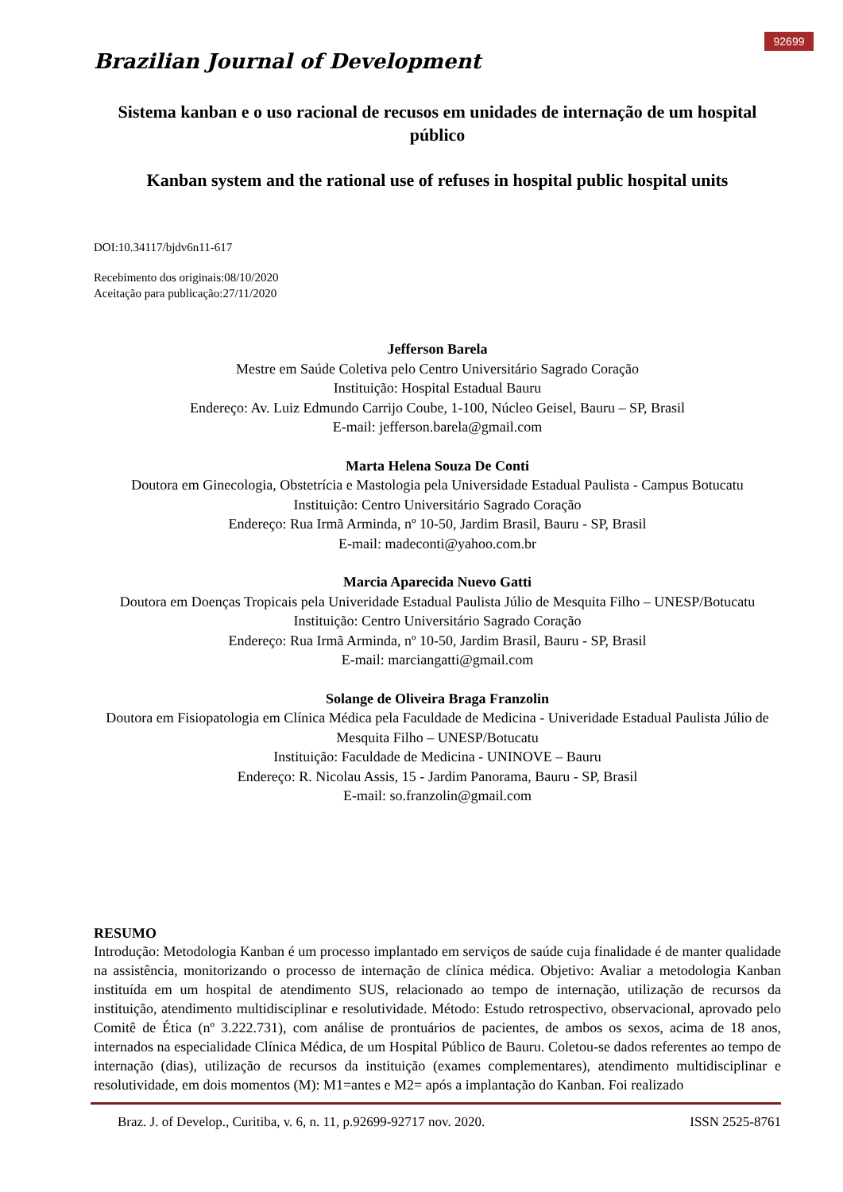92699
Brazilian Journal of Development
Sistema kanban e o uso racional de recusos em unidades de internação de um hospital público
Kanban system and the rational use of refuses in hospital public hospital units
DOI:10.34117/bjdv6n11-617
Recebimento dos originais:08/10/2020
Aceitação para publicação:27/11/2020
Jefferson Barela
Mestre em Saúde Coletiva pelo Centro Universitário Sagrado Coração
Instituição: Hospital Estadual Bauru
Endereço: Av. Luiz Edmundo Carrijo Coube, 1-100, Núcleo Geisel, Bauru – SP, Brasil
E-mail: jefferson.barela@gmail.com
Marta Helena Souza De Conti
Doutora em Ginecologia, Obstetrícia e Mastologia pela Universidade Estadual Paulista - Campus Botucatu
Instituição: Centro Universitário Sagrado Coração
Endereço: Rua Irmã Arminda, nº 10-50, Jardim Brasil, Bauru - SP, Brasil
E-mail: madeconti@yahoo.com.br
Marcia Aparecida Nuevo Gatti
Doutora em Doenças Tropicais pela Univeridade Estadual Paulista Júlio de Mesquita Filho – UNESP/Botucatu
Instituição: Centro Universitário Sagrado Coração
Endereço: Rua Irmã Arminda, nº 10-50, Jardim Brasil, Bauru - SP, Brasil
E-mail: marciangatti@gmail.com
Solange de Oliveira Braga Franzolin
Doutora em Fisiopatologia em Clínica Médica pela Faculdade de Medicina - Univeridade Estadual Paulista Júlio de Mesquita Filho – UNESP/Botucatu
Instituição: Faculdade de Medicina - UNINOVE – Bauru
Endereço: R. Nicolau Assis, 15 - Jardim Panorama, Bauru - SP, Brasil
E-mail: so.franzolin@gmail.com
RESUMO
Introdução: Metodologia Kanban é um processo implantado em serviços de saúde cuja finalidade é de manter qualidade na assistência, monitorizando o processo de internação de clínica médica. Objetivo: Avaliar a metodologia Kanban instituída em um hospital de atendimento SUS, relacionado ao tempo de internação, utilização de recursos da instituição, atendimento multidisciplinar e resolutividade. Método: Estudo retrospectivo, observacional, aprovado pelo Comitê de Ética (nº 3.222.731), com análise de prontuários de pacientes, de ambos os sexos, acima de 18 anos, internados na especialidade Clínica Médica, de um Hospital Público de Bauru. Coletou-se dados referentes ao tempo de internação (dias), utilização de recursos da instituição (exames complementares), atendimento multidisciplinar e resolutividade, em dois momentos (M): M1=antes e M2= após a implantação do Kanban. Foi realizado
Braz. J. of Develop., Curitiba, v. 6, n. 11, p.92699-92717 nov. 2020. ISSN 2525-8761